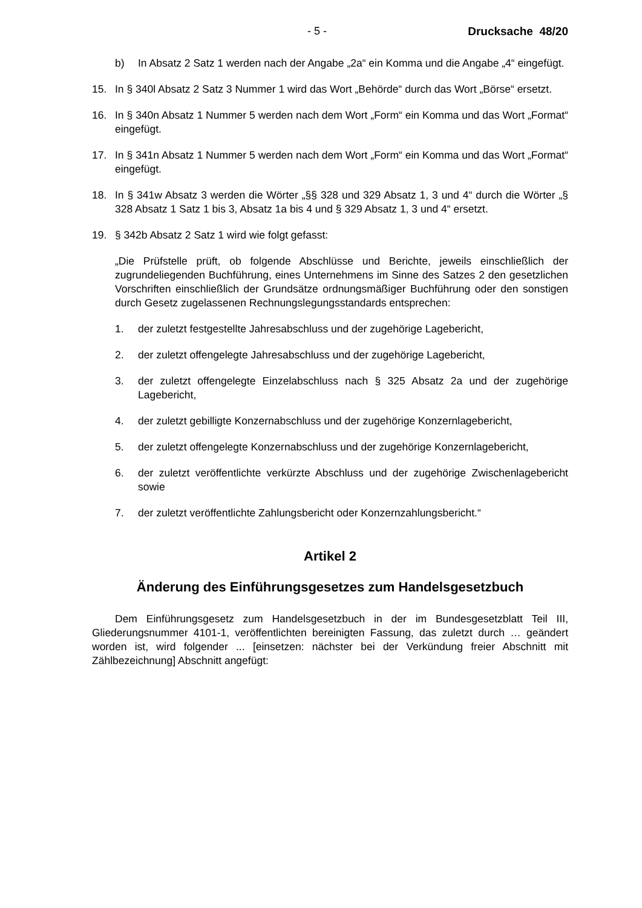- 5 - Drucksache 48/20
b) In Absatz 2 Satz 1 werden nach der Angabe „2a“ ein Komma und die Angabe „4“ eingefügt.
15. In § 340l Absatz 2 Satz 3 Nummer 1 wird das Wort „Behörde“ durch das Wort „Börse“ ersetzt.
16. In § 340n Absatz 1 Nummer 5 werden nach dem Wort „Form“ ein Komma und das Wort „Format“ eingefügt.
17. In § 341n Absatz 1 Nummer 5 werden nach dem Wort „Form“ ein Komma und das Wort „Format“ eingefügt.
18. In § 341w Absatz 3 werden die Wörter „§§ 328 und 329 Absatz 1, 3 und 4“ durch die Wörter „§ 328 Absatz 1 Satz 1 bis 3, Absatz 1a bis 4 und § 329 Absatz 1, 3 und 4“ ersetzt.
19. § 342b Absatz 2 Satz 1 wird wie folgt gefasst:
„Die Prüfstelle prüft, ob folgende Abschlüsse und Berichte, jeweils einschließlich der zugrundeliegenden Buchführung, eines Unternehmens im Sinne des Satzes 2 den gesetzlichen Vorschriften einschließlich der Grundsätze ordnungsmäßiger Buchführung oder den sonstigen durch Gesetz zugelassenen Rechnungslegungsstandards entsprechen:
1. der zuletzt festgestellte Jahresabschluss und der zugehörige Lagebericht,
2. der zuletzt offengelegte Jahresabschluss und der zugehörige Lagebericht,
3. der zuletzt offengelegte Einzelabschluss nach § 325 Absatz 2a und der zugehörige Lagebericht,
4. der zuletzt gebilligte Konzernabschluss und der zugehörige Konzernlagebericht,
5. der zuletzt offengelegte Konzernabschluss und der zugehörige Konzernlagebericht,
6. der zuletzt veröffentlichte verkürzte Abschluss und der zugehörige Zwischenlagebericht sowie
7. der zuletzt veröffentlichte Zahlungsbericht oder Konzernzahlungsbericht.“
Artikel 2
Änderung des Einführungsgesetzes zum Handelsgesetzbuch
Dem Einführungsgesetz zum Handelsgesetzbuch in der im Bundesgesetzblatt Teil III, Gliederungsnummer 4101-1, veröffentlichten bereinigten Fassung, das zuletzt durch … geändert worden ist, wird folgender ... [einsetzen: nächster bei der Verkündung freier Abschnitt mit Zählbezeichnung] Abschnitt angefügt: